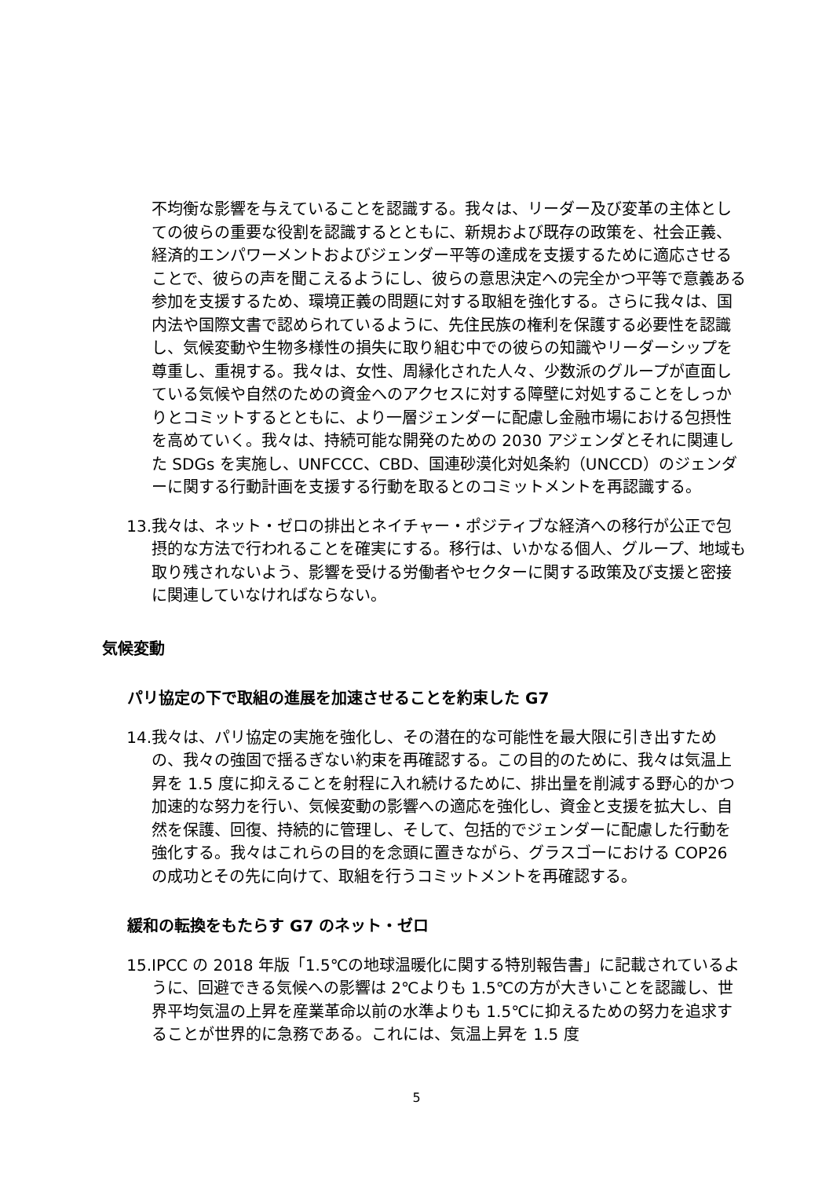不均衡な影響を与えていることを認識する。我々は、リーダー及び変革の主体としての彼らの重要な役割を認識するとともに、新規および既存の政策を、社会正義、経済的エンパワーメントおよびジェンダー平等の達成を支援するために適応させることで、彼らの声を聞こえるようにし、彼らの意思決定への完全かつ平等で意義ある参加を支援するため、環境正義の問題に対する取組を強化する。さらに我々は、国内法や国際文書で認められているように、先住民族の権利を保護する必要性を認識し、気候変動や生物多様性の損失に取り組む中での彼らの知識やリーダーシップを尊重し、重視する。我々は、女性、周縁化された人々、少数派のグループが直面している気候や自然のための資金へのアクセスに対する障壁に対処することをしっかりとコミットするとともに、より一層ジェンダーに配慮し金融市場における包摂性を高めていく。我々は、持続可能な開発のための 2030 アジェンダとそれに関連した SDGs を実施し、UNFCCC、CBD、国連砂漠化対処条約（UNCCD）のジェンダーに関する行動計画を支援する行動を取るとのコミットメントを再認識する。
13. 我々は、ネット・ゼロの排出とネイチャー・ポジティブな経済への移行が公正で包摂的な方法で行われることを確実にする。移行は、いかなる個人、グループ、地域も取り残されないよう、影響を受ける労働者やセクターに関する政策及び支援と密接に関連していなければならない。
気候変動
パリ協定の下で取組の進展を加速させることを約束した G7
14. 我々は、パリ協定の実施を強化し、その潜在的な可能性を最大限に引き出すための、我々の強固で揺るぎない約束を再確認する。この目的のために、我々は気温上昇を 1.5 度に抑えることを射程に入れ続けるために、排出量を削減する野心的かつ加速的な努力を行い、気候変動の影響への適応を強化し、資金と支援を拡大し、自然を保護、回復、持続的に管理し、そして、包括的でジェンダーに配慮した行動を強化する。我々はこれらの目的を念頭に置きながら、グラスゴーにおける COP26 の成功とその先に向けて、取組を行うコミットメントを再確認する。
緩和の転換をもたらす G7 のネット・ゼロ
15. IPCC の 2018 年版「1.5℃の地球温暖化に関する特別報告書」に記載されているように、回避できる気候への影響は 2℃よりも 1.5℃の方が大きいことを認識し、世界平均気温の上昇を産業革命以前の水準よりも 1.5℃に抑えるための努力を追求することが世界的に急務である。これには、気温上昇を 1.5 度
5